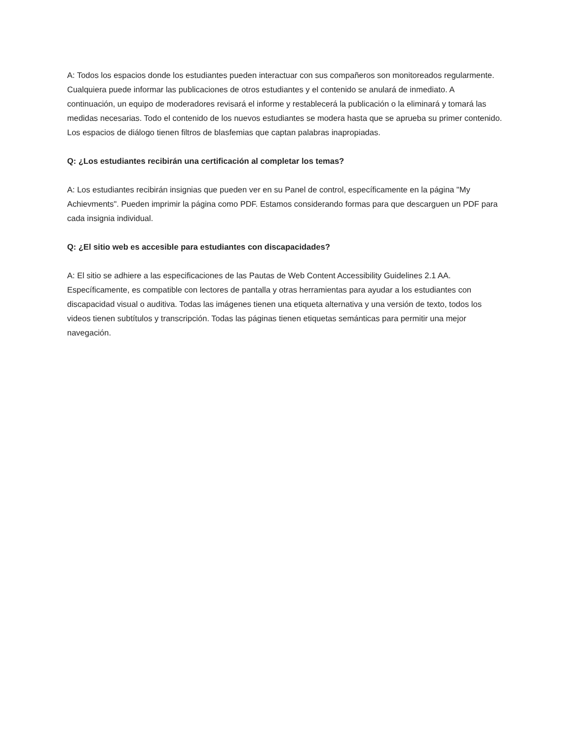A: Todos los espacios donde los estudiantes pueden interactuar con sus compañeros son monitoreados regularmente. Cualquiera puede informar las publicaciones de otros estudiantes y el contenido se anulará de inmediato. A continuación, un equipo de moderadores revisará el informe y restablecerá la publicación o la eliminará y tomará las medidas necesarias. Todo el contenido de los nuevos estudiantes se modera hasta que se aprueba su primer contenido. Los espacios de diálogo tienen filtros de blasfemias que captan palabras inapropiadas.
Q: ¿Los estudiantes recibirán una certificación al completar los temas?
A: Los estudiantes recibirán insignias que pueden ver en su Panel de control, específicamente en la página "My Achievments". Pueden imprimir la página como PDF. Estamos considerando formas para que descarguen un PDF para cada insignia individual.
Q: ¿El sitio web es accesible para estudiantes con discapacidades?
A: El sitio se adhiere a las especificaciones de las Pautas de Web Content Accessibility Guidelines 2.1 AA. Específicamente, es compatible con lectores de pantalla y otras herramientas para ayudar a los estudiantes con discapacidad visual o auditiva. Todas las imágenes tienen una etiqueta alternativa y una versión de texto, todos los videos tienen subtítulos y transcripción. Todas las páginas tienen etiquetas semánticas para permitir una mejor navegación.